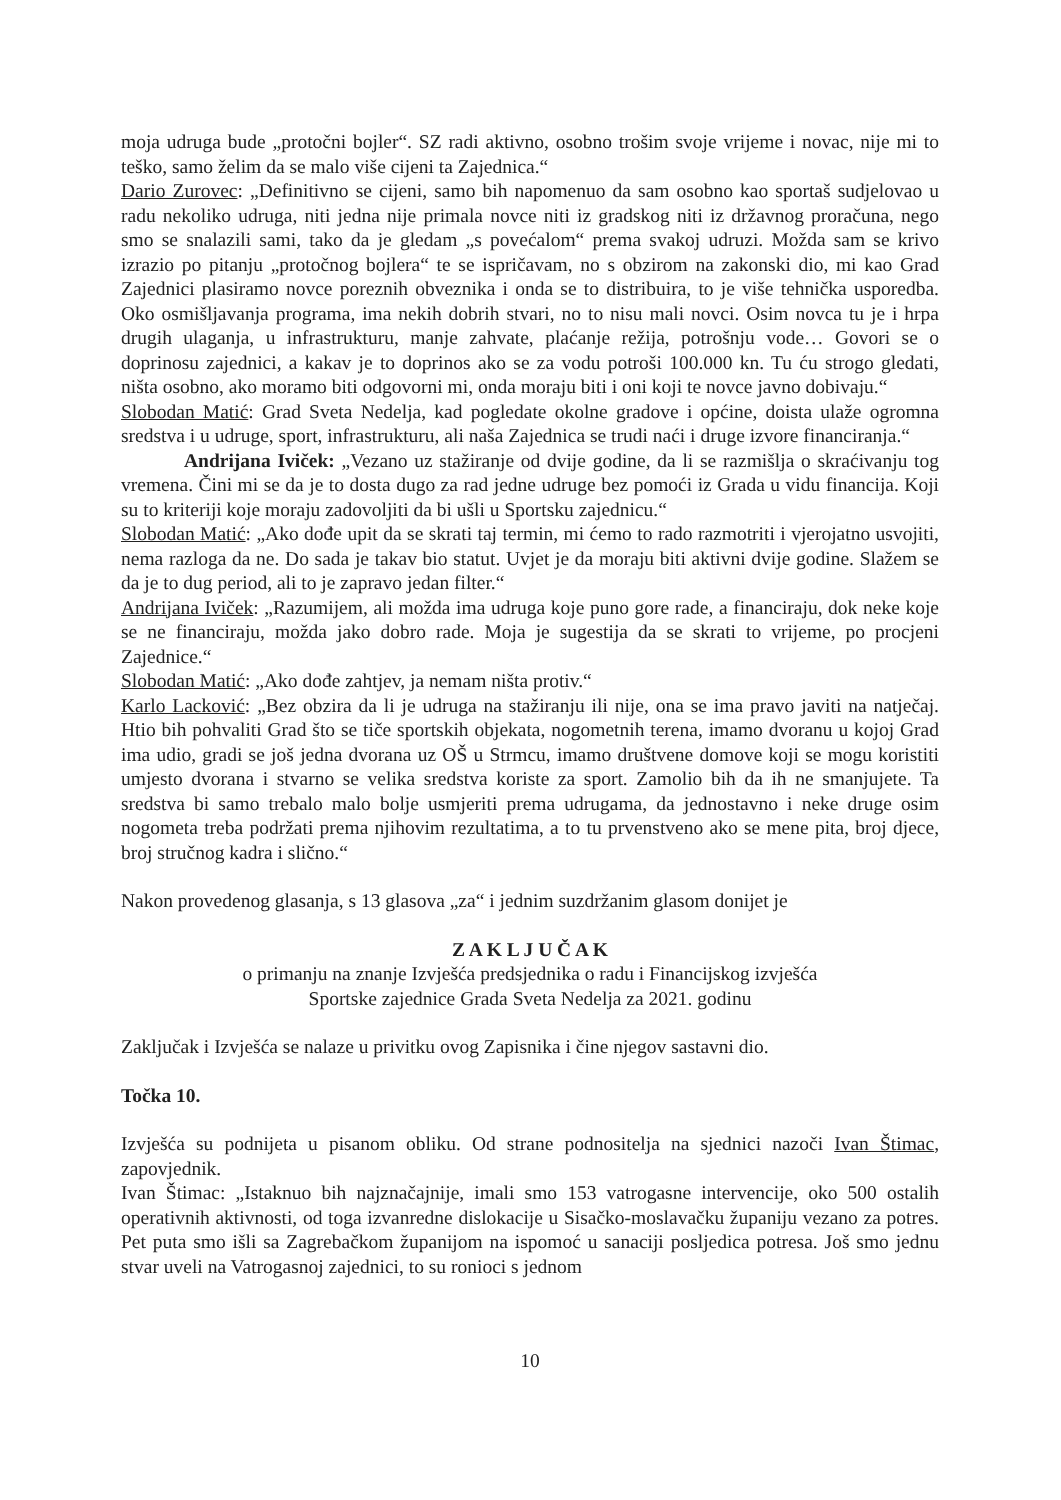moja udruga bude „protočni bojler“. SZ radi aktivno, osobno trošim svoje vrijeme i novac, nije mi to teško, samo želim da se malo više cijeni ta Zajednica.“
Dario Zurovec: „Definitivno se cijeni, samo bih napomenuo da sam osobno kao sportaš sudjelovao u radu nekoliko udruga, niti jedna nije primala novce niti iz gradskog niti iz državnog proračuna, nego smo se snalazili sami, tako da je gledam „s povećalom“ prema svakoj udruzi. Možda sam se krivo izrazio po pitanju „protočnog bojlera“ te se ispričavam, no s obzirom na zakonski dio, mi kao Grad Zajednici plasiramo novce poreznih obveznika i onda se to distribuira, to je više tehnička usporedba. Oko osmišljavanja programa, ima nekih dobrih stvari, no to nisu mali novci. Osim novca tu je i hrpa drugih ulaganja, u infrastrukturu, manje zahvate, plaćanje režija, potrošnju vode… Govori se o doprinosu zajednici, a kakav je to doprinos ako se za vodu potroši 100.000 kn. Tu ću strogo gledati, ništa osobno, ako moramo biti odgovorni mi, onda moraju biti i oni koji te novce javno dobivaju.“
Slobodan Matić: Grad Sveta Nedelja, kad pogledate okolne gradove i općine, doista ulaže ogromna sredstva i u udruge, sport, infrastrukturu, ali naša Zajednica se trudi naći i druge izvore financiranja.“
Andrijana Iviček: „Vezano uz stažiranje od dvije godine, da li se razmišlja o skraćivanju tog vremena. Čini mi se da je to dosta dugo za rad jedne udruge bez pomoći iz Grada u vidu financija. Koji su to kriteriji koje moraju zadovoljiti da bi ušli u Sportsku zajednicu.“
Slobodan Matić: „Ako dođe upit da se skrati taj termin, mi ćemo to rado razmotriti i vjerojatno usvojiti, nema razloga da ne. Do sada je takav bio statut. Uvjet je da moraju biti aktivni dvije godine. Slažem se da je to dug period, ali to je zapravo jedan filter.“
Andrijana Iviček: „Razumijem, ali možda ima udruga koje puno gore rade, a financiraju, dok neke koje se ne financiraju, možda jako dobro rade. Moja je sugestija da se skrati to vrijeme, po procjeni Zajednice.“
Slobodan Matić: „Ako dođe zahtjev, ja nemam ništa protiv.“
Karlo Lacković: „Bez obzira da li je udruga na stažiranju ili nije, ona se ima pravo javiti na natječaj. Htio bih pohvaliti Grad što se tiče sportskih objekata, nogometnih terena, imamo dvoranu u kojoj Grad ima udio, gradi se još jedna dvorana uz OŠ u Strmcu, imamo društvene domove koji se mogu koristiti umjesto dvorana i stvarno se velika sredstva koriste za sport. Zamolio bih da ih ne smanjujete. Ta sredstva bi samo trebalo malo bolje usmjeriti prema udrugama, da jednostavno i neke druge osim nogometa treba podržati prema njihovim rezultatima, a to tu prvenstveno ako se mene pita, broj djece, broj stručnog kadra i slično.“
Nakon provedenog glasanja, s 13 glasova „za“ i jednim suzdržanim glasom donijet je
Z A K L J U Č A K
o primanju na znanje Izvješća predsjednika o radu i Financijskog izvješća
Sportske zajednice Grada Sveta Nedelja za 2021. godinu
Zaključak i Izvješća se nalaze u privitku ovog Zapisnika i čine njegov sastavni dio.
Točka 10.
Izvješća su podnijeta u pisanom obliku. Od strane podnositelja na sjednici nazoči Ivan Štimac, zapovjednik.
Ivan Štimac: „Istaknuo bih najznačajnije, imali smo 153 vatrogasne intervencije, oko 500 ostalih operativnih aktivnosti, od toga izvanredne dislokacije u Sisačko-moslavačku županiju vezano za potres. Pet puta smo išli sa Zagrebačkom županijom na ispomoć u sanaciji posljedica potresa. Još smo jednu stvar uveli na Vatrogasnoj zajednici, to su ronioci s jednom
10